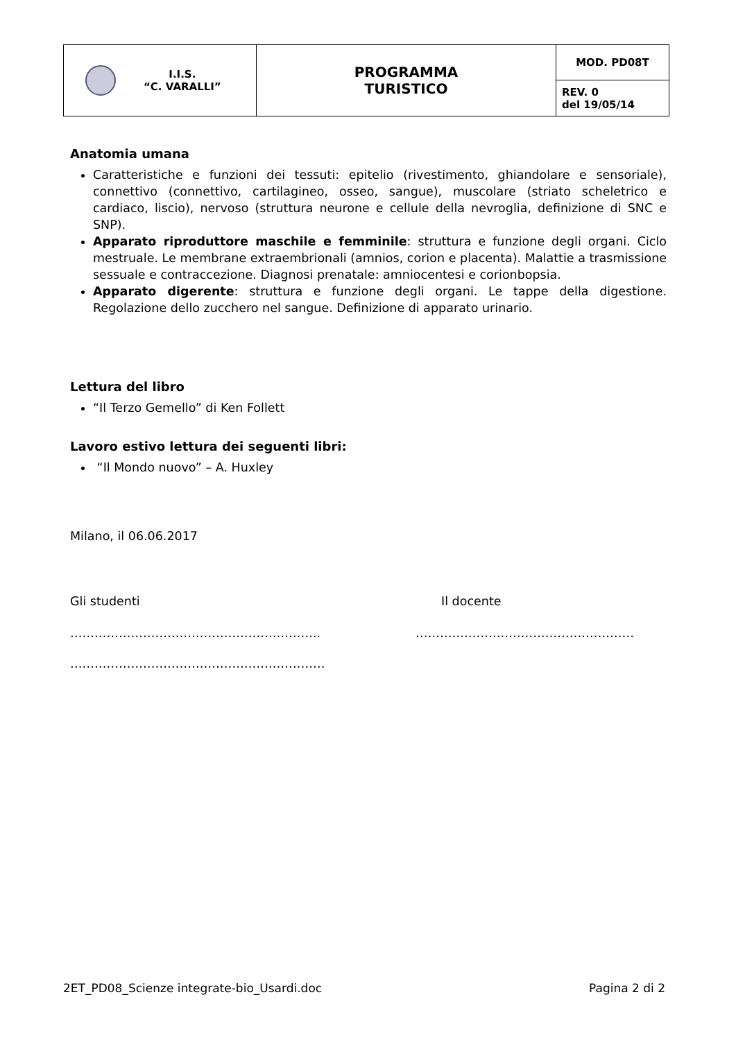| I.I.S. “C. VARALLI” | PROGRAMMA TURISTICO | MOD. PD08T |
| | | REV. 0 del 19/05/14 |
Anatomia umana
Caratteristiche e funzioni dei tessuti: epitelio (rivestimento, ghiandolare e sensoriale), connettivo (connettivo, cartilagineo, osseo, sangue), muscolare (striato scheletrico e cardiaco, liscio), nervoso (struttura neurone e cellule della nevroglia, definizione di SNC e SNP).
Apparato riproduttore maschile e femminile: struttura e funzione degli organi. Ciclo mestruale. Le membrane extraembrionali (amnios, corion e placenta). Malattie a trasmissione sessuale e contraccezione. Diagnosi prenatale: amniocentesi e corionbopsia.
Apparato digerente: struttura e funzione degli organi. Le tappe della digestione. Regolazione dello zucchero nel sangue. Definizione di apparato urinario.
Lettura del libro
“Il Terzo Gemello” di Ken Follett
Lavoro estivo lettura dei seguenti libri:
“Il Mondo nuovo” – A. Huxley
Milano, il 06.06.2017
Gli studenti Il docente
…………………………………………………….. ………………………………………………
………………………………………………………
2ET_PD08_Scienze integrate-bio_Usardi.doc Pagina 2 di 2